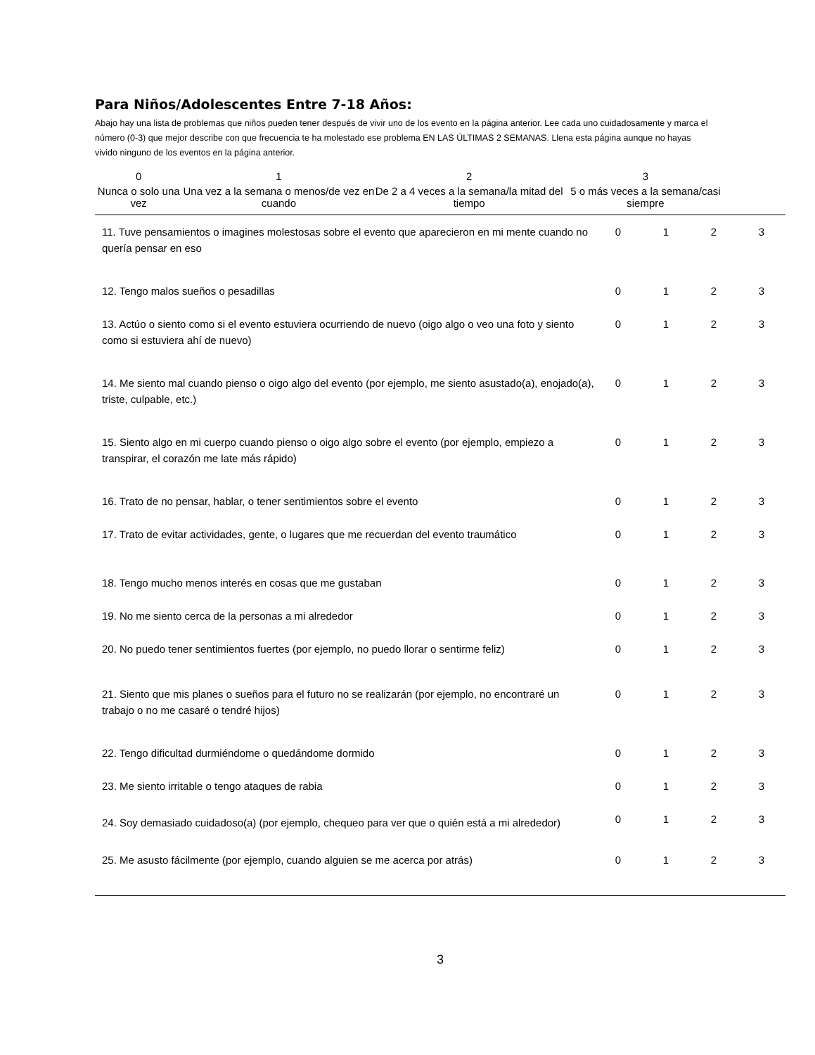Para Niños/Adolescentes Entre 7-18 Años:
Abajo hay una lista de problemas que niños pueden tener después de vivir uno de los evento en la página anterior. Lee cada uno cuidadosamente y marca el número (0-3) que mejor describe con que frecuencia te ha molestado ese problema EN LAS ÚLTIMAS 2 SEMANAS. Llena esta página aunque no hayas vivido ninguno de los eventos en la página anterior.
| 0 | 1 | 2 | 3 |
| Nunca o solo una vez | Una vez a la semana o menos/de vez en cuando | De 2 a 4 veces a la semana/la mitad del tiempo | 5 o más veces a la semana/casi siempre |
| 11. Tuve pensamientos o imagines molestosas sobre el evento que aparecieron en mi mente cuando no quería pensar en eso | 0 | 1 | 2 | 3 |
| 12. Tengo malos sueños o pesadillas | 0 | 1 | 2 | 3 |
| 13. Actúo o siento como si el evento estuviera ocurriendo de nuevo (oigo algo o veo una foto y siento como si estuviera ahí de nuevo) | 0 | 1 | 2 | 3 |
| 14. Me siento mal cuando pienso o oigo algo del evento (por ejemplo, me siento asustado(a), enojado(a), triste, culpable, etc.) | 0 | 1 | 2 | 3 |
| 15. Siento algo en mi cuerpo cuando pienso o oigo algo sobre el evento (por ejemplo, empiezo a transpirar, el corazón me late más rápido) | 0 | 1 | 2 | 3 |
| 16. Trato de no pensar, hablar, o tener sentimientos sobre el evento | 0 | 1 | 2 | 3 |
| 17. Trato de evitar actividades, gente, o lugares que me recuerdan del evento traumático | 0 | 1 | 2 | 3 |
| 18. Tengo mucho menos interés en cosas que me gustaban | 0 | 1 | 2 | 3 |
| 19. No me siento cerca de la personas a mi alrededor | 0 | 1 | 2 | 3 |
| 20. No puedo tener sentimientos fuertes (por ejemplo, no puedo llorar o sentirme feliz) | 0 | 1 | 2 | 3 |
| 21. Siento que mis planes o sueños para el futuro no se realizarán (por ejemplo, no encontraré un trabajo o no me casaré o tendré hijos) | 0 | 1 | 2 | 3 |
| 22. Tengo dificultad durmiéndome o quedándome dormido | 0 | 1 | 2 | 3 |
| 23. Me siento irritable o tengo ataques de rabia | 0 | 1 | 2 | 3 |
| 24. Soy demasiado cuidadoso(a) (por ejemplo, chequeo para ver que o quién está a mi alrededor) | 0 | 1 | 2 | 3 |
| 25. Me asusto fácilmente (por ejemplo, cuando alguien se me acerca por atrás) | 0 | 1 | 2 | 3 |
3